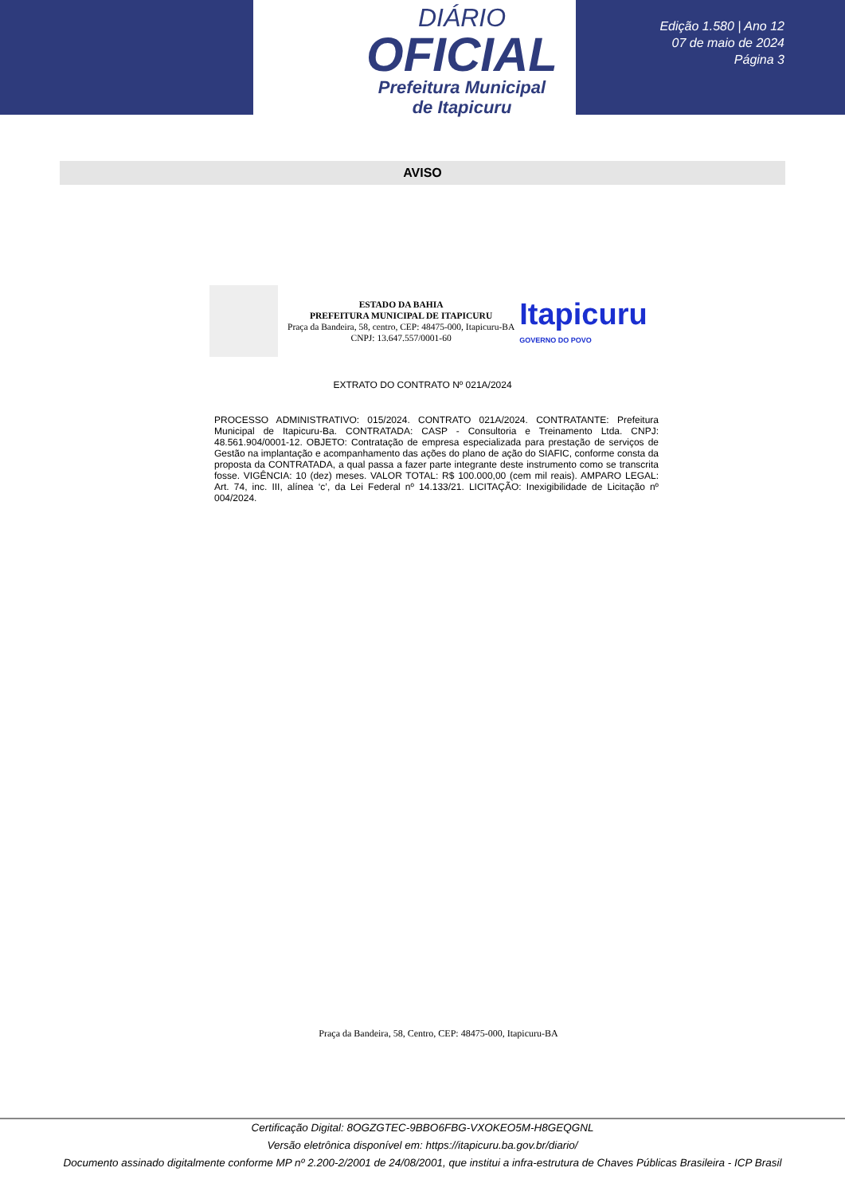DIÁRIO
OFICIAL
Prefeitura Municipal
de Itapicuru
Edição 1.580 | Ano 12
07 de maio de 2024
Página 3
AVISO
ESTADO DA BAHIA
PREFEITURA MUNICIPAL DE ITAPICURU
Praça da Bandeira, 58, centro, CEP: 48475-000, Itapicuru-BA
CNPJ: 13.647.557/0001-60
Itapicuru
GOVERNO DO POVO
EXTRATO DO CONTRATO Nº 021A/2024
PROCESSO ADMINISTRATIVO: 015/2024. CONTRATO 021A/2024. CONTRATANTE: Prefeitura Municipal de Itapicuru-Ba. CONTRATADA: CASP - Consultoria e Treinamento Ltda. CNPJ: 48.561.904/0001-12. OBJETO: Contratação de empresa especializada para prestação de serviços de Gestão na implantação e acompanhamento das ações do plano de ação do SIAFIC, conforme consta da proposta da CONTRATADA, a qual passa a fazer parte integrante deste instrumento como se transcrita fosse. VIGÊNCIA: 10 (dez) meses. VALOR TOTAL: R$ 100.000,00 (cem mil reais). AMPARO LEGAL: Art. 74, inc. III, alínea ‘c’, da Lei Federal nº 14.133/21. LICITAÇÃO: Inexigibilidade de Licitação nº 004/2024.
Praça da Bandeira, 58, Centro, CEP: 48475-000, Itapicuru-BA
Certificação Digital: 8OGZGTEC-9BBO6FBG-VXOKEO5M-H8GEQGNL
Versão eletrônica disponível em: https://itapicuru.ba.gov.br/diario/
Documento assinado digitalmente conforme MP nº 2.200-2/2001 de 24/08/2001, que institui a infra-estrutura de Chaves Públicas Brasileira - ICP Brasil